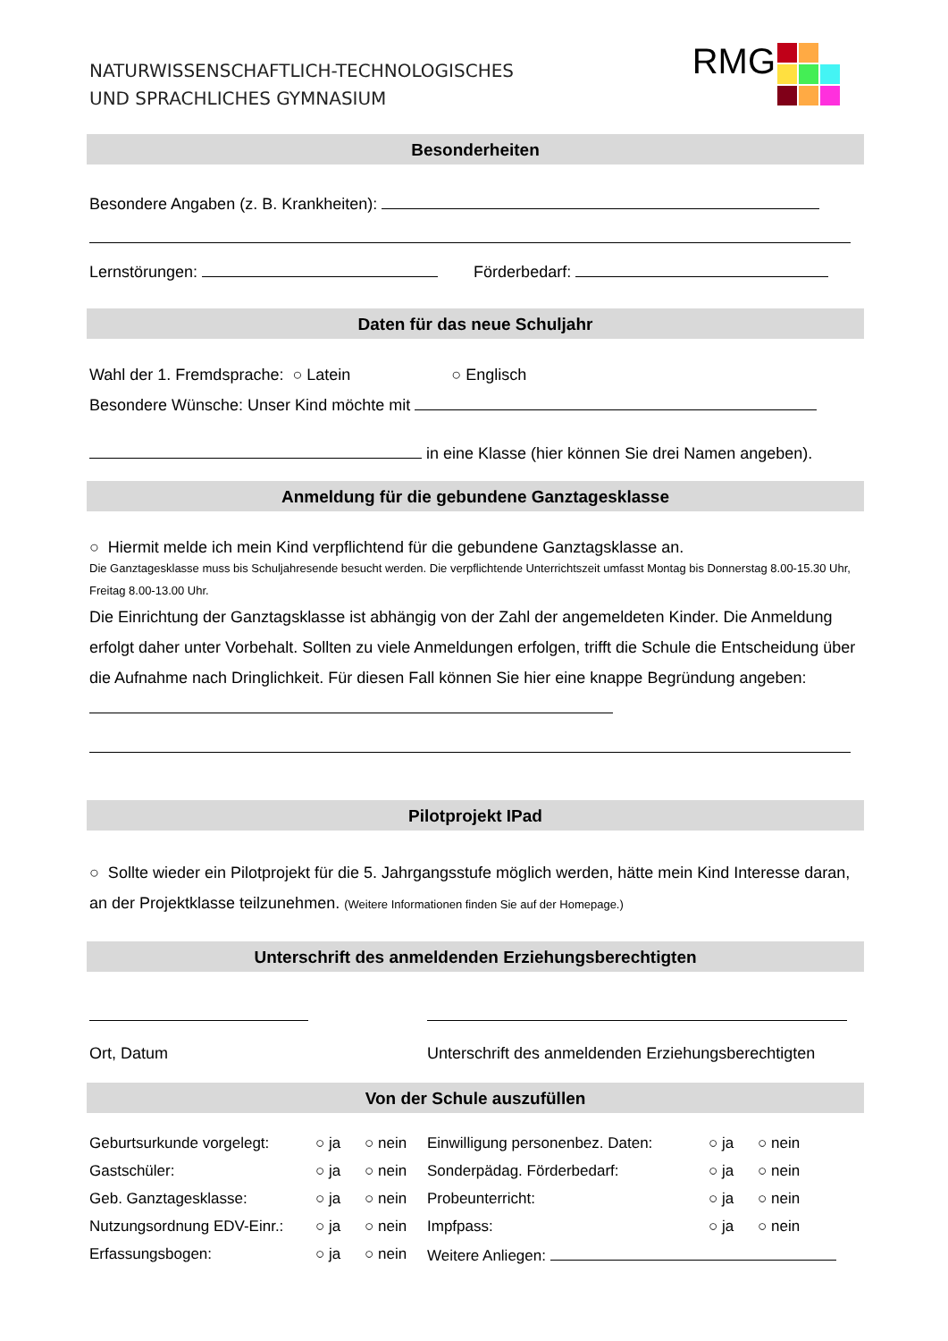NATURWISSENSCHAFTLICH-TECHNOLOGISCHES
UND SPRACHLICHES GYMNASIUM
RMG
Besonderheiten
Besondere Angaben (z. B. Krankheiten):
Lernstörungen: Förderbedarf:
Daten für das neue Schuljahr
Wahl der 1. Fremdsprache: ○ Latein ○ Englisch
Besondere Wünsche: Unser Kind möchte mit
in eine Klasse (hier können Sie drei Namen angeben).
Anmeldung für die gebundene Ganztagesklasse
○ Hiermit melde ich mein Kind verpflichtend für die gebundene Ganztagsklasse an.
Die Ganztagesklasse muss bis Schuljahresende besucht werden. Die verpflichtende Unterrichtszeit umfasst Montag bis Donnerstag 8.00-15.30 Uhr, Freitag 8.00-13.00 Uhr.
Die Einrichtung der Ganztagsklasse ist abhängig von der Zahl der angemeldeten Kinder. Die Anmeldung erfolgt daher unter Vorbehalt. Sollten zu viele Anmeldungen erfolgen, trifft die Schule die Entscheidung über die Aufnahme nach Dringlichkeit. Für diesen Fall können Sie hier eine knappe Begründung angeben:
Pilotprojekt IPad
○ Sollte wieder ein Pilotprojekt für die 5. Jahrgangsstufe möglich werden, hätte mein Kind Interesse daran, an der Projektklasse teilzunehmen. (Weitere Informationen finden Sie auf der Homepage.)
Unterschrift des anmeldenden Erziehungsberechtigten
Ort, Datum
Unterschrift des anmeldenden Erziehungsberechtigten
Von der Schule auszufüllen
Geburtsurkunde vorgelegt:
○ ja ○ nein Einwilligung personenbez. Daten:
○ ja ○ nein
Gastschüler: ○ ja ○ nein Sonderpädag. Förderbedarf: ○ ja ○ nein
Geb. Ganztagesklasse: ○ ja ○ nein Probeunterricht: ○ ja ○ nein
Nutzungsordnung EDV-Einr.:
○ ja ○ nein Impfpass: ○ ja ○ nein
Erfassungsbogen: ○ ja ○ nein Weitere Anliegen: